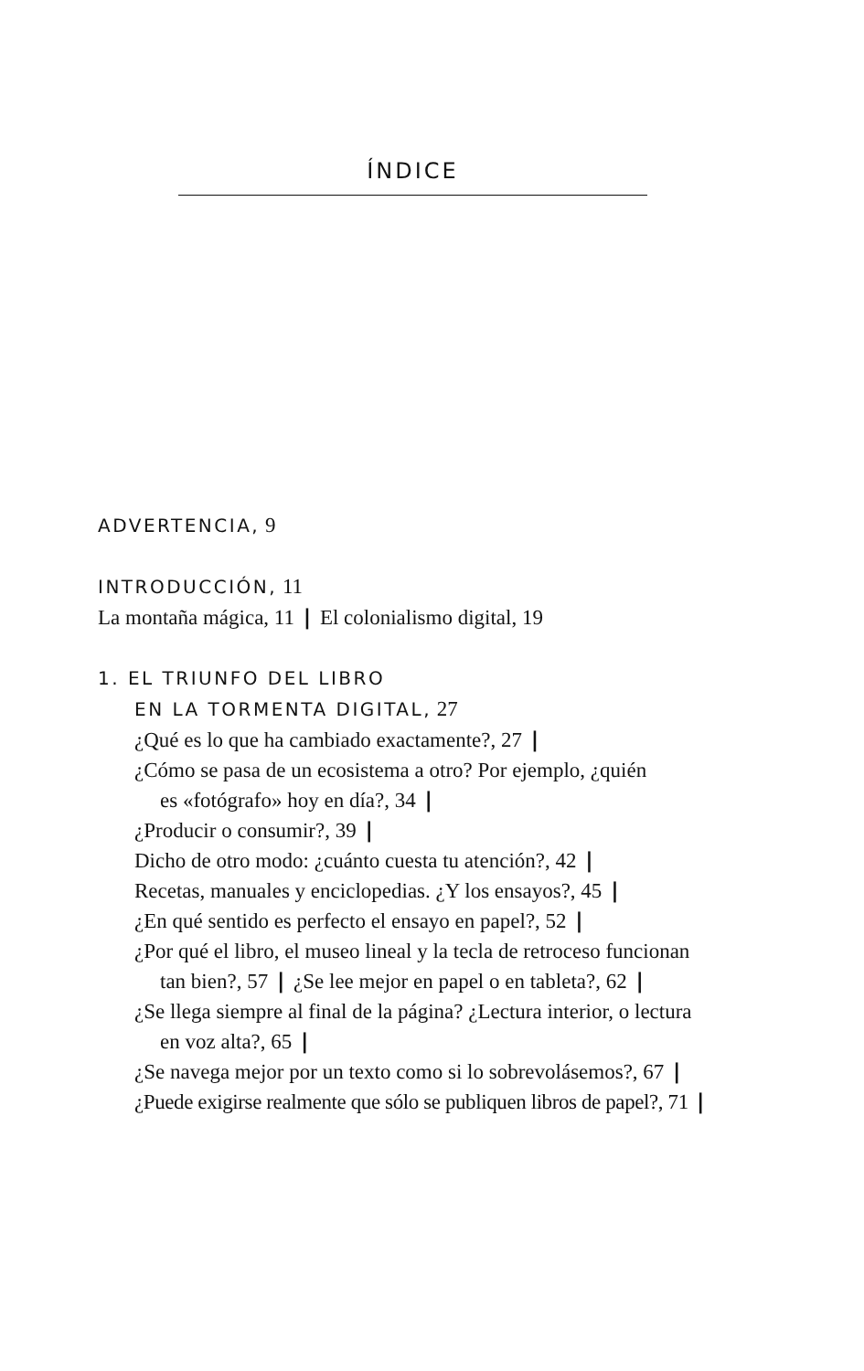ÍNDICE
ADVERTENCIA, 9
INTRODUCCIÓN, 11
La montaña mágica, 11 | El colonialismo digital, 19
1. EL TRIUNFO DEL LIBRO
EN LA TORMENTA DIGITAL, 27
¿Qué es lo que ha cambiado exactamente?, 27 |
¿Cómo se pasa de un ecosistema a otro? Por ejemplo, ¿quién
es «fotógrafo» hoy en día?, 34 |
¿Producir o consumir?, 39 |
Dicho de otro modo: ¿cuánto cuesta tu atención?, 42 |
Recetas, manuales y enciclopedias. ¿Y los ensayos?, 45 |
¿En qué sentido es perfecto el ensayo en papel?, 52 |
¿Por qué el libro, el museo lineal y la tecla de retroceso funcionan
tan bien?, 57 | ¿Se lee mejor en papel o en tableta?, 62 |
¿Se llega siempre al final de la página? ¿Lectura interior, o lectura
en voz alta?, 65 |
¿Se navega mejor por un texto como si lo sobrevolásemos?, 67 |
¿Puede exigirse realmente que sólo se publiquen libros de papel?, 71 |